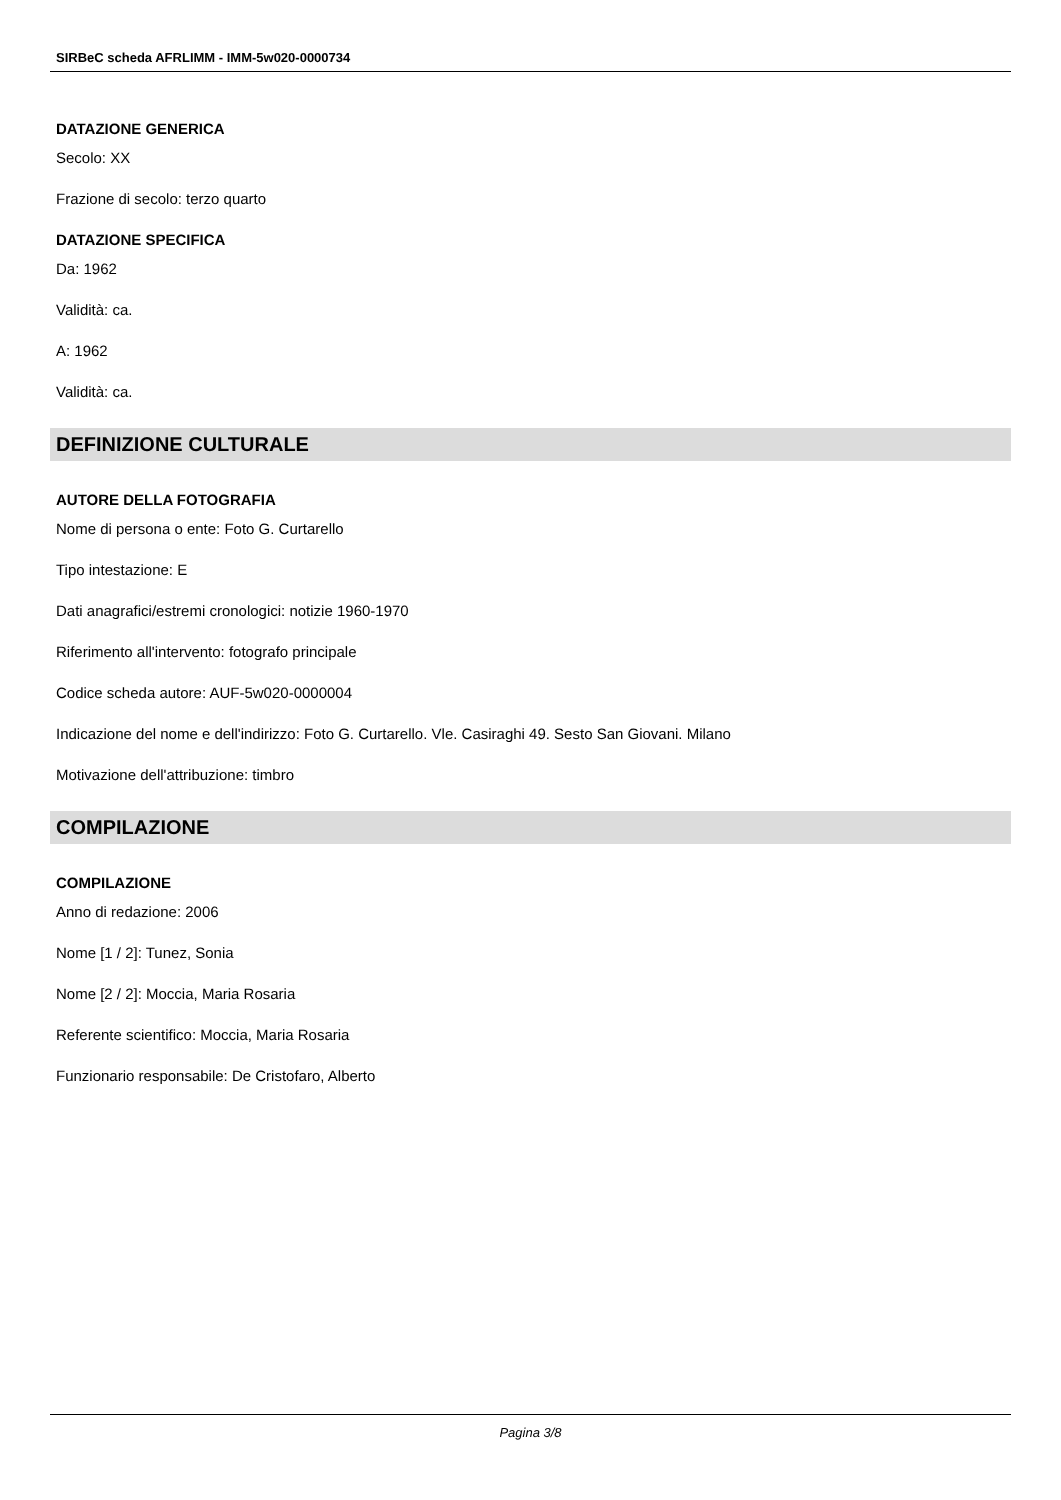SIRBeC scheda AFRLIMM - IMM-5w020-0000734
DATAZIONE GENERICA
Secolo: XX
Frazione di secolo: terzo quarto
DATAZIONE SPECIFICA
Da: 1962
Validità: ca.
A: 1962
Validità: ca.
DEFINIZIONE CULTURALE
AUTORE DELLA FOTOGRAFIA
Nome di persona o ente: Foto G. Curtarello
Tipo intestazione: E
Dati anagrafici/estremi cronologici: notizie 1960-1970
Riferimento all'intervento: fotografo principale
Codice scheda autore: AUF-5w020-0000004
Indicazione del nome e dell'indirizzo: Foto G. Curtarello. Vle. Casiraghi 49. Sesto San Giovani. Milano
Motivazione dell'attribuzione: timbro
COMPILAZIONE
COMPILAZIONE
Anno di redazione: 2006
Nome [1 / 2]: Tunez, Sonia
Nome [2 / 2]: Moccia, Maria Rosaria
Referente scientifico: Moccia, Maria Rosaria
Funzionario responsabile: De Cristofaro, Alberto
Pagina 3/8